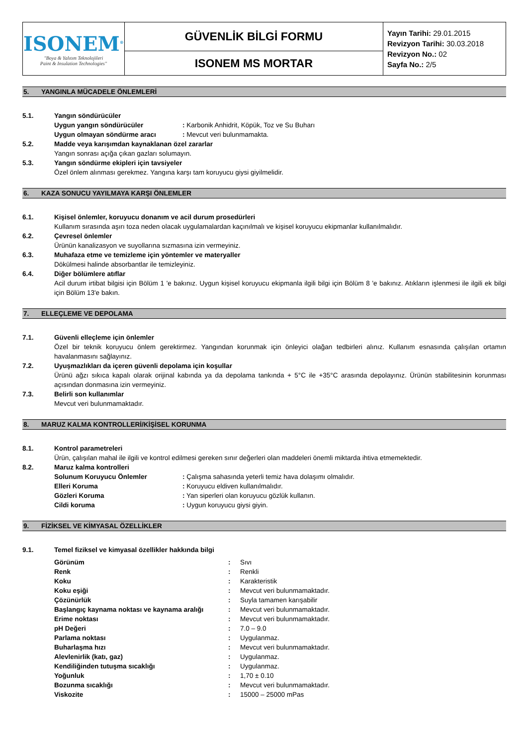| ISONEM<sup>®</sup> "Boya & Yalıtım Teknolojileri Paint & Insulation Technologies" | GÜVENLİK BİLGİ FORMU | Yayın Tarihi: 29.01.2015 Revizyon Tarihi: 30.03.2018 Revizyon No.: 02 Sayfa No.: 2/5 |
| | ISONEM MS MORTAR | |
5. YANGINLA MÜCADELE ÖNLEMLERİ
5.1. Yangın söndürücüler
Uygun yangın söndürücüler : Karbonik Anhidrit, Köpük, Toz ve Su Buharı
Uygun olmayan söndürme aracı : Mevcut veri bulunmamakta.
5.2. Madde veya karışımdan kaynaklanan özel zararlar
Yangın sonrası açığa çıkan gazları solumayın.
5.3. Yangın söndürme ekipleri için tavsiyeler
Özel önlem alınması gerekmez. Yangına karşı tam koruyucu giysi giyilmelidir.
6. KAZA SONUCU YAYILMAYA KARŞI ÖNLEMLER
6.1. Kişisel önlemler, koruyucu donanım ve acil durum prosedürleri
Kullanım sırasında aşırı toza neden olacak uygulamalardan kaçınılmalı ve kişisel koruyucu ekipmanlar kullanılmalıdır.
6.2. Çevresel önlemler
Ürünün kanalizasyon ve suyollarına sızmasına izin vermeyiniz.
6.3. Muhafaza etme ve temizleme için yöntemler ve materyaller
Dökülmesi halinde absorbantlar ile temizleyiniz.
6.4. Diğer bölümlere atıflar
Acil durum irtibat bilgisi için Bölüm 1 'e bakınız. Uygun kişisel koruyucu ekipmanla ilgili bilgi için Bölüm 8 'e bakınız. Atıkların işlenmesi ile ilgili ek bilgi için Bölüm 13'e bakın.
7. ELLEÇLEME VE DEPOLAMA
7.1. Güvenli elleçleme için önlemler
Özel bir teknik koruyucu önlem gerektirmez. Yangından korunmak için önleyici olağan tedbirleri alınız. Kullanım esnasında çalışılan ortamın havalanmasını sağlayınız.
7.2. Uyuşmazlıkları da içeren güvenli depolama için koşullar
Ürünü ağzı sıkıca kapalı olarak orijinal kabında ya da depolama tankında + 5°C ile +35°C arasında depolayınız. Ürünün stabilitesinin korunması açısından donmasına izin vermeyiniz.
7.3. Belirli son kullanımlar
Mevcut veri bulunmamaktadır.
8. MARUZ KALMA KONTROLLERİ/KİŞİSEL KORUNMA
8.1. Kontrol parametreleri
Ürün, çalışılan mahal ile ilgili ve kontrol edilmesi gereken sınır değerleri olan maddeleri önemli miktarda ihtiva etmemektedir.
8.2. Maruz kalma kontrolleri
Solunum Koruyucu Önlemler : Çalışma sahasında yeterli temiz hava dolaşımı olmalıdır.
Elleri Koruma : Koruyucu eldiven kullanılmalıdır.
Gözleri Koruma : Yan siperleri olan koruyucu gözlük kullanın.
Cildi koruma : Uygun koruyucu giysi giyin.
9. FİZİKSEL VE KİMYASAL ÖZELLİKLER
9.1. Temel fiziksel ve kimyasal özellikler hakkında bilgi
Görünüm : Sıvı
Renk : Renkli
Koku : Karakteristik
Koku eşiği : Mevcut veri bulunmamaktadır.
Çözünürlük : Suyla tamamen karışabilir
Başlangıç kaynama noktası ve kaynama aralığı
: Mevcut veri bulunmamaktadır.
Erime noktası : Mevcut veri bulunmamaktadır.
pH Değeri : 7.0 – 9.0
Parlama noktası : Uygulanmaz.
Buharlaşma hızı : Mevcut veri bulunmamaktadır.
Alevlenirlik (katı, gaz) : Uygulanmaz.
Kendiliğinden tutuşma sıcaklığı : Uygulanmaz.
Yoğunluk : 1,70 ± 0.10
Bozunma sıcaklığı : Mevcut veri bulunmamaktadır.
Viskozite : 15000 – 25000 mPas